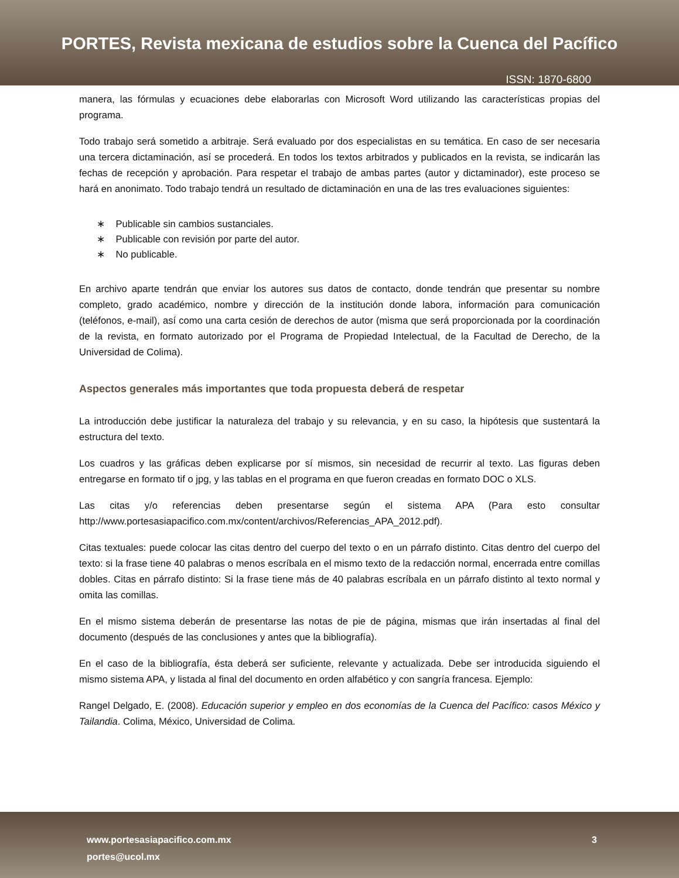PORTES, Revista mexicana de estudios sobre la Cuenca del Pacífico
ISSN: 1870-6800
manera, las fórmulas y ecuaciones debe elaborarlas con Microsoft Word utilizando las características propias del programa.
Todo trabajo será sometido a arbitraje. Será evaluado por dos especialistas en su temática. En caso de ser necesaria una tercera dictaminación, así se procederá. En todos los textos arbitrados y publicados en la revista, se indicarán las fechas de recepción y aprobación. Para respetar el trabajo de ambas partes (autor y dictaminador), este proceso se hará en anonimato. Todo trabajo tendrá un resultado de dictaminación en una de las tres evaluaciones siguientes:
∗ Publicable sin cambios sustanciales.
∗ Publicable con revisión por parte del autor.
∗ No publicable.
En archivo aparte tendrán que enviar los autores sus datos de contacto, donde tendrán que presentar su nombre completo, grado académico, nombre y dirección de la institución donde labora, información para comunicación (teléfonos, e-mail), así como una carta cesión de derechos de autor (misma que será proporcionada por la coordinación de la revista, en formato autorizado por el Programa de Propiedad Intelectual, de la Facultad de Derecho, de la Universidad de Colima).
Aspectos generales más importantes que toda propuesta deberá de respetar
La introducción debe justificar la naturaleza del trabajo y su relevancia, y en su caso, la hipótesis que sustentará la estructura del texto.
Los cuadros y las gráficas deben explicarse por sí mismos, sin necesidad de recurrir al texto. Las figuras deben entregarse en formato tif o jpg, y las tablas en el programa en que fueron creadas en formato DOC o XLS.
Las citas y/o referencias deben presentarse según el sistema APA (Para esto consultar http://www.portesasiapacifico.com.mx/content/archivos/Referencias_APA_2012.pdf).
Citas textuales: puede colocar las citas dentro del cuerpo del texto o en un párrafo distinto. Citas dentro del cuerpo del texto: si la frase tiene 40 palabras o menos escríbala en el mismo texto de la redacción normal, encerrada entre comillas dobles. Citas en párrafo distinto: Si la frase tiene más de 40 palabras escríbala en un párrafo distinto al texto normal y omita las comillas.
En el mismo sistema deberán de presentarse las notas de pie de página, mismas que irán insertadas al final del documento (después de las conclusiones y antes que la bibliografía).
En el caso de la bibliografía, ésta deberá ser suficiente, relevante y actualizada. Debe ser introducida siguiendo el mismo sistema APA, y listada al final del documento en orden alfabético y con sangría francesa. Ejemplo:
Rangel Delgado, E. (2008). Educación superior y empleo en dos economías de la Cuenca del Pacífico: casos México y Tailandia. Colima, México, Universidad de Colima.
www.portesasiapacifico.com.mx
portes@ucol.mx
3